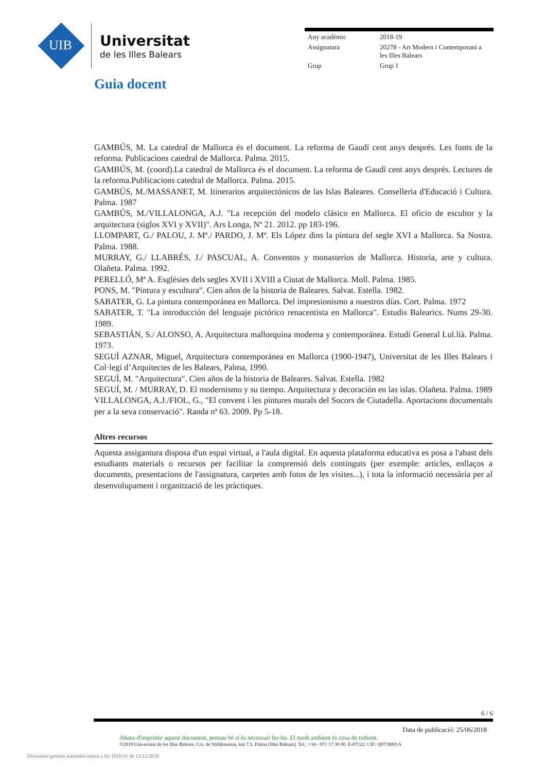UIB
Universitat
de les Illes Balears
| Any acadèmic | 2018-19 |
| Assignatura | 20278 - Art Modern i Contemporani a les Illes Balears |
| Grup | Grup 1 |
Guia docent
GAMBÚS, M. La catedral de Mallorca és el document. La reforma de Gaudí cent anys després. Les fonts de la reforma. Publicacions catedral de Mallorca. Palma. 2015.
GAMBÚS, M. (coord).La catedral de Mallorca és el document. La reforma de Gaudí cent anys després. Lectures de la reforma.Publicacions catedral de Mallorca. Palma. 2015.
GAMBÚS, M./MASSANET, M. Itinerarios arquitectónicos de las Islas Baleares. Conselleria d'Educació i Cultura. Palma. 1987
GAMBÚS, M./VILLALONGA, A.J. "La recepción del modelo clásico en Mallorca. El oficio de escultor y la arquitectura (siglos XVI y XVII)". Ars Longa, Nº 21. 2012. pp 183-196.
LLOMPART, G./ PALOU, J. Mª./ PARDO, J. Mª. Els López dins la pintura del segle XVI a Mallorca. Sa Nostra. Palma. 1988.
MURRAY, G./ LLABRÉS, J./ PASCUAL, A. Conventos y monasterios de Mallorca. Historia, arte y cultura. Olañeta. Palma. 1992.
PERELLÓ, Mª A. Esglésies dels segles XVII i XVIII a Ciutat de Mallorca. Moll. Palma. 1985.
PONS, M. "Pintura y escultura". Cien años de la historia de Baleares. Salvat. Estella. 1982.
SABATER, G. La pintura contemporánea en Mallorca. Del impresionismo a nuestros días. Cort. Palma. 1972
SABATER, T. "La introducción del lenguaje pictórico renacentista en Mallorca". Estudis Balearics. Nums 29-30. 1989.
SEBASTIÁN, S./ ALONSO, A. Arquitectura mallorquina moderna y contemporánea. Estudi General Lul.lià. Palma. 1973.
SEGUÍ AZNAR, Miguel, Arquitectura contemporánea en Mallorca (1900-1947), Universitat de les Illes Balears i Col·legi d’Arquitectes de les Balears, Palma, 1990.
SEGUÍ, M. "Arquitectura". Cien años de la historia de Baleares. Salvat. Estella. 1982
SEGUÍ, M. / MURRAY, D. El modernismo y su tiempo. Arquitectura y decoración en las islas. Olañeta. Palma. 1989
VILLALONGA, A.J./FIOL, G., "El convent i les pintures murals del Socors de Ciutadella. Aportacions documentals per a la seva conservació". Randa nª 63. 2009. Pp 5-18.
Altres recursos
Aquesta assigantura disposa d'un espai virtual, a l'aula digital. En aquesta plataforma educativa es posa a l'abast dels estudiants materials o recursos per facilitar la comprensió dels continguts (per exemple: articles, enllaços a documents, presentacions de l'assignatura, carpetes amb fotos de les visites...), i tota la informació necessària per al desenvolupament i organització de les pràctiques.
6 / 6
Data de publicació: 25/06/2018
Abans d'imprimir aquest document, pensau bé si és necessari fer-ho. El medi ambient és cosa de tothom.
©2018 Universitat de les Illes Balears. Cra. de Valldemossa, km 7.5. Palma (Illes Balears). Tel.: +34 - 971 17 30 00. E-07122. CIF: Q0718001A
Document generat automàticament a les 1010:41 de 12/12/2018